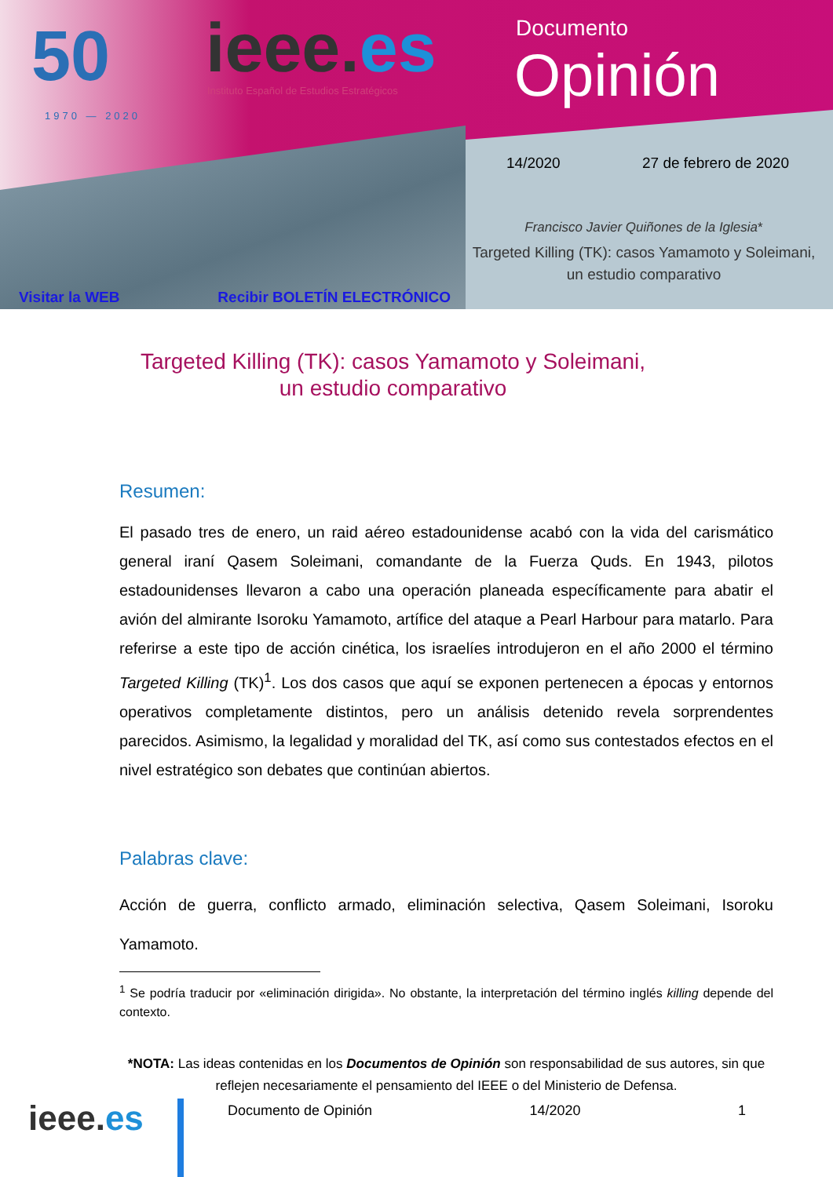50
1970 — 2020
ieee.es
Instituto Español de Estudios Estratégicos
Documento
Opinión
14/2020 27 de febrero de 2020
Francisco Javier Quiñones de la Iglesia*
Targeted Killing (TK): casos Yamamoto y Soleimani, un estudio comparativo
Visitar la WEB Recibir BOLETÍN ELECTRÓNICO
Targeted Killing (TK): casos Yamamoto y Soleimani,
un estudio comparativo
Resumen:
El pasado tres de enero, un raid aéreo estadounidense acabó con la vida del carismático general iraní Qasem Soleimani, comandante de la Fuerza Quds. En 1943, pilotos estadounidenses llevaron a cabo una operación planeada específicamente para abatir el avión del almirante Isoroku Yamamoto, artífice del ataque a Pearl Harbour para matarlo. Para referirse a este tipo de acción cinética, los israelíes introdujeron en el año 2000 el término Targeted Killing (TK)<sup>1</sup>. Los dos casos que aquí se exponen pertenecen a épocas y entornos operativos completamente distintos, pero un análisis detenido revela sorprendentes parecidos. Asimismo, la legalidad y moralidad del TK, así como sus contestados efectos en el nivel estratégico son debates que continúan abiertos.
Palabras clave:
Acción de guerra, conflicto armado, eliminación selectiva, Qasem Soleimani, Isoroku Yamamoto.
<sup>1</sup> Se podría traducir por «eliminación dirigida». No obstante, la interpretación del término inglés killing depende del contexto.
*NOTA: Las ideas contenidas en los Documentos de Opinión son responsabilidad de sus autores, sin que reflejen necesariamente el pensamiento del IEEE o del Ministerio de Defensa.
ieee.es Documento de Opinión 14/2020 1